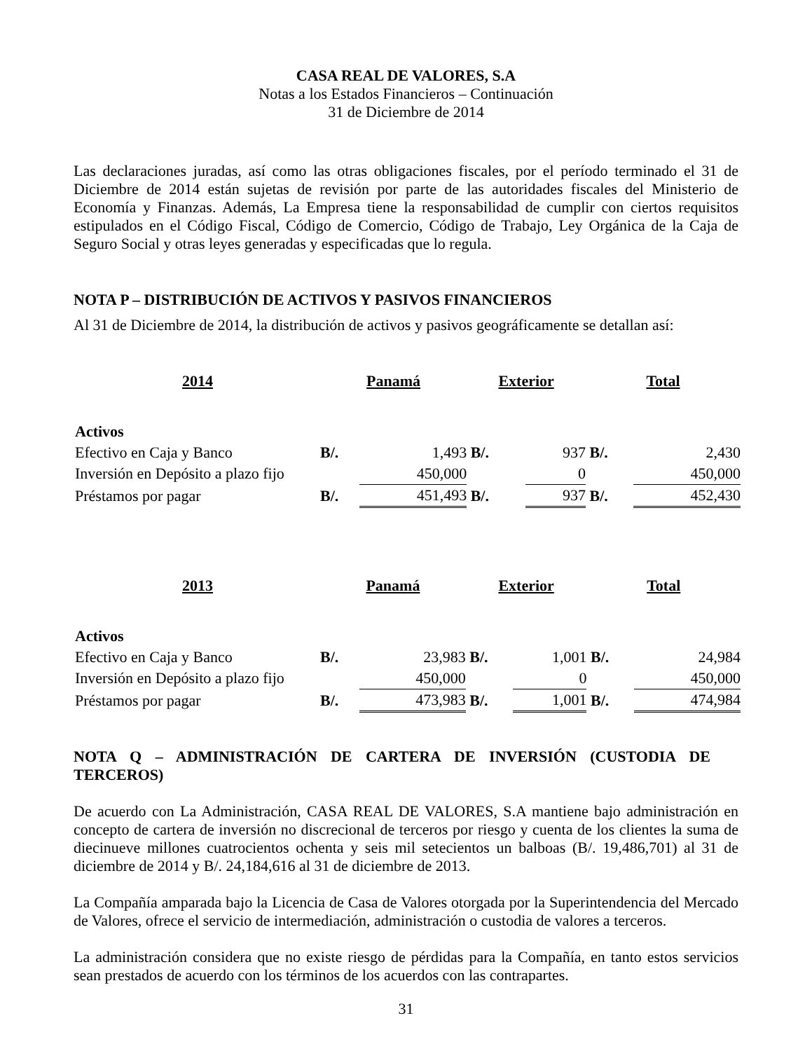CASA REAL DE VALORES, S.A
Notas a los Estados Financieros – Continuación
31 de Diciembre de 2014
Las declaraciones juradas, así como las otras obligaciones fiscales, por el período terminado el 31 de Diciembre de 2014 están sujetas de revisión por parte de las autoridades fiscales del Ministerio de Economía y Finanzas. Además, La Empresa tiene la responsabilidad de cumplir con ciertos requisitos estipulados en el Código Fiscal, Código de Comercio, Código de Trabajo, Ley Orgánica de la Caja de Seguro Social y otras leyes generadas y especificadas que lo regula.
NOTA P – DISTRIBUCIÓN DE ACTIVOS Y PASIVOS FINANCIEROS
Al 31 de Diciembre de 2014, la distribución de activos y pasivos geográficamente se detallan así:
| 2014 | Panamá | | Exterior | | Total | |
| --- | --- | --- | --- | --- | --- | --- |
| Activos | | | | | | |
| Efectivo en Caja y Banco | B/. | 1,493 | B/. | 937 | B/. | 2,430 |
| Inversión en Depósito a plazo fijo | | 450,000 | | 0 | | 450,000 |
| Préstamos por pagar | B/. | 451,493 | B/. | 937 | B/. | 452,430 |
| 2013 | Panamá | | Exterior | | Total | |
| --- | --- | --- | --- | --- | --- | --- |
| Activos | | | | | | |
| Efectivo en Caja y Banco | B/. | 23,983 | B/. | 1,001 | B/. | 24,984 |
| Inversión en Depósito a plazo fijo | | 450,000 | | 0 | | 450,000 |
| Préstamos por pagar | B/. | 473,983 | B/. | 1,001 | B/. | 474,984 |
NOTA Q – ADMINISTRACIÓN DE CARTERA DE INVERSIÓN (CUSTODIA DE TERCEROS)
De acuerdo con La Administración, CASA REAL DE VALORES, S.A mantiene bajo administración en concepto de cartera de inversión no discrecional de terceros por riesgo y cuenta de los clientes la suma de diecinueve millones cuatrocientos ochenta y seis mil setecientos un balboas (B/. 19,486,701) al 31 de diciembre de 2014 y B/. 24,184,616 al 31 de diciembre de 2013.
La Compañía amparada bajo la Licencia de Casa de Valores otorgada por la Superintendencia del Mercado de Valores, ofrece el servicio de intermediación, administración o custodia de valores a terceros.
La administración considera que no existe riesgo de pérdidas para la Compañía, en tanto estos servicios sean prestados de acuerdo con los términos de los acuerdos con las contrapartes.
31